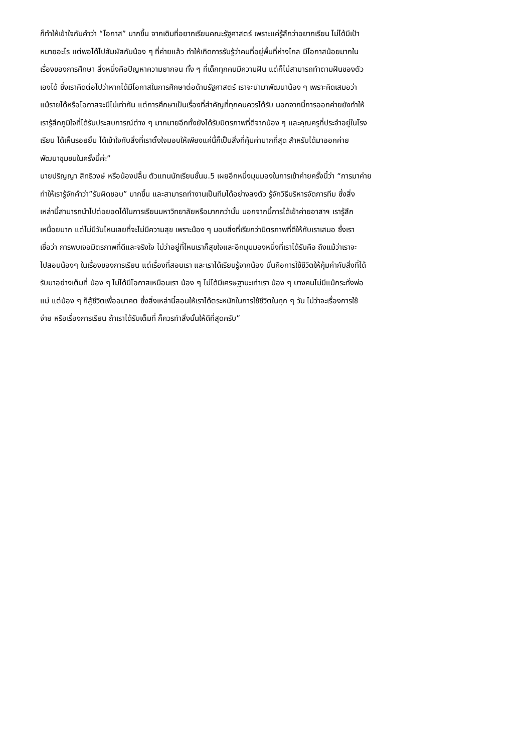ก็ทำให้เข้าใจกับคำว่า “โอกาส” มากขึ้น จากเดิมที่อยากเรียนคณะรัฐศาสตร์ เพราะแค่รู้สึกว่าอยากเรียน ไม่ได้มีเป้า
หมายอะไร แต่พอได้ไปสัมผัสกับน้อง ๆ ที่ค่ายแล้ว ทำให้เกิดการรับรู้ว่าคนที่อยู่พื้นที่ห่างไกล มีโอกาสน้อยมากใน
เรื่องของการศึกษา สิ่งหนึ่งคือปัญหาความยากจน ทั้ง ๆ ที่เด็กทุกคนมีความฝัน แต่ก็ไม่สามารถทำตามฝันของตัว
เองได้ ซึ่งเราคิดต่อไปว่าหากได้มีโอกาสในการศึกษาต่อด้านรัฐศาสตร์ เราจะนำมาพัฒนาน้อง ๆ เพราะคิดเสมอว่า
แม้รายได้หรือโอกาสจะมีไม่เท่ากัน แต่การศึกษาเป็นเรื่องที่สำคัญที่ทุกคนควรได้รับ นอกจากนี้การออกค่ายยังทำให้
เรารู้สึกภูมิใจที่ได้รับประสบการณ์ต่าง ๆ มากมายอีกทั้งยังได้รับมิตรภาพที่ดีจากน้อง ๆ และคุณครูที่ประจำอยู่ในโรง
เรียน ได้เห็นรอยยิ้ม ได้เข้าใจกับสิ่งที่เราตั้งใจมอบให้เพียงแค่นี้ก็เป็นสิ่งที่คุ้มค่ามากที่สุด สำหรับได้มาออกค่าย
พัฒนาชุมชนในครั้งนี้ค่ะ”
นายปริญญา สิทธิวงษ์ หรือน้องปลื้ม ตัวแทนนักเรียนชั้นม.5 เผยอีกหนึ่งมุมมองในการเข้าค่ายครั้งนี้ว่า “การมาค่าย
ทำให้เรารู้จักคำว่า”รับผิดชอบ” มากขึ้น และสามารถทำงานเป็นทีมได้อย่างลงตัว รู้จักวิธีบริหารจัดการทีม ซึ่งสิ่ง
เหล่านี้สามารถนำไปต่อยอดได้ในการเรียนมหาวิทยาลัยหรือมากกว่านั้น นอกจากนี้การได้เข้าค่ายอาสาฯ เรารู้สึก
เหนื่อยมาก แต่ไม่มีวันไหนเลยที่จะไม่มีความสุข เพราะน้อง ๆ มอบสิ่งที่เรียกว่ามิตรภาพที่ดีให้กับเราเสมอ ซึ่งเรา
เชื่อว่า การพบเจอมิตรภาพที่ดีและจริงใจ ไม่ว่าอยู่ที่ไหนเราก็สุขใจและอีกมุมมองหนึ่งที่เราได้รับคือ ถึงแม้ว่าเราจะ
ไปสอนน้องๆ ในเรื่องของการเรียน แต่เรื่องที่สอนเรา และเราได้เรียนรู้จากน้อง นั่นคือการใช้ชีวิตให้คุ้มค่ากับสิ่งที่ได้
รับมาอย่างเต็มที่ น้อง ๆ ไม่ได้มีโอกาสเหมือนเรา น้อง ๆ ไม่ได้มีเศรษฐานะเท่าเรา น้อง ๆ บางคนไม่มีแม้กระทั่งพ่อ
แม่ แต่น้อง ๆ ก็สู้ชีวิตเพื่ออนาคต ซึ่งสิ่งเหล่านี้สอนให้เราได้ตระหนักในการใช้ชีวิตในทุก ๆ วัน ไม่ว่าจะเรื่องการใช้
จ่าย หรือเรื่องการเรียน ถ้าเราได้รับเต็มที่ ก็ควรทำสิ่งนั้นให้ดีที่สุดครับ”